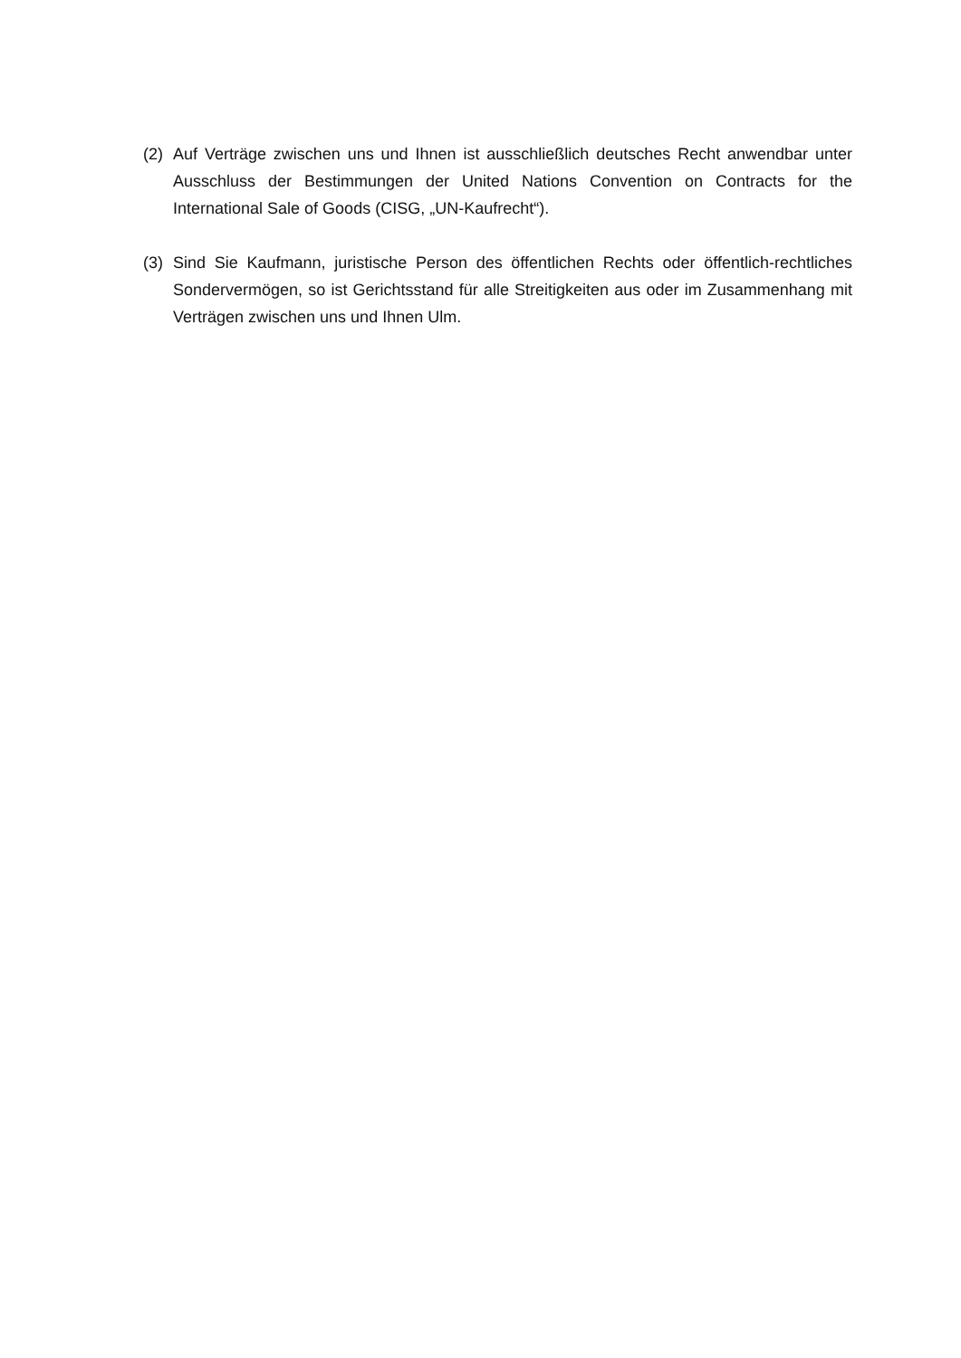(2) Auf Verträge zwischen uns und Ihnen ist ausschließlich deutsches Recht anwendbar unter Ausschluss der Bestimmungen der United Nations Convention on Contracts for the International Sale of Goods (CISG, „UN-Kaufrecht“).
(3) Sind Sie Kaufmann, juristische Person des öffentlichen Rechts oder öffentlich-rechtliches Sondervermögen, so ist Gerichtsstand für alle Streitigkeiten aus oder im Zusammenhang mit Verträgen zwischen uns und Ihnen Ulm.